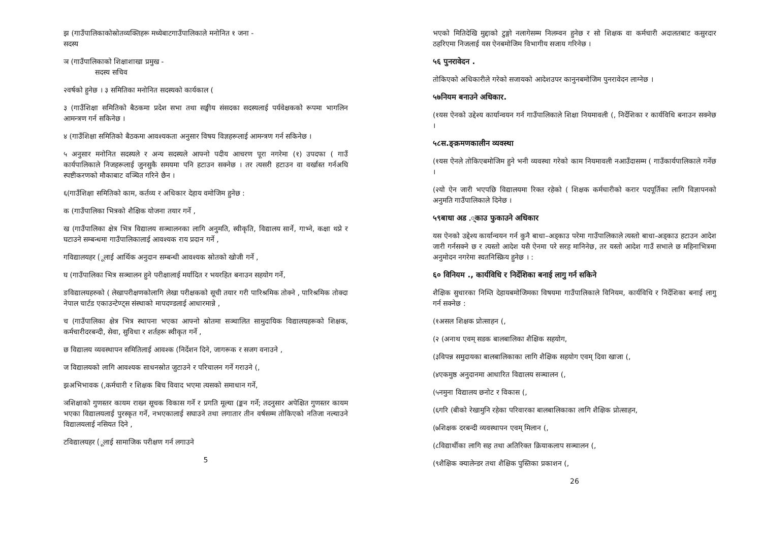झ (गाउँपालिकाकोस्रोतव्यक्तिहरू मध्येबाटगाउँपालिकाले मनोनित १ जना -
सदस्य
ञ (गाउँपालिकाको शिक्षाशाखा प्रमुख -
सदस्य सचिव
२वर्षको हुनेछ । ३ समितिका मनोनित सदस्यको कार्यकाल (
३ (गाउँशिक्षा समितिको बैठकमा प्रदेश सभा तथा सङ्घीय संसदका सदस्यलाई पर्यवेक्षकको रूपमा भागलिन आमन्त्रण गर्न सकिनेछ ।
४ (गाउँशिक्षा समितिको बैठकमा आवश्यकता अनुसार विषय विज्ञहरूलाई आमन्त्रण गर्न सकिनेछ ।
५ अनुसार मनोनित सदस्यले र अन्य सदस्यले आफ्नो पदीय आचरण पूरा नगरेमा (१) उपदफा ( गाउँ कार्यपालिकाले निजहरूलाई जुनसुकै समयमा पनि हटाउन सक्नेछ । तर त्यसरी हटाउन वा वर्खास्त गर्नअघि स्पष्टीकरणको मौकाबाट वञ्चित गरिने छैन ।
६(गाउँशिक्षा समितिको काम, कर्तव्य र अधिकार देहाय वमोजिम हुनेछ :
क (गाउँपालिका भित्रको शैक्षिक योजना तयार गर्ने ,
ख (गाउँपालिका क्षेत्र भित्र विद्यालय सञ्चालनका लागि अनुमति, स्वीकृति, विद्यालय सार्ने, गाभ्ने, कक्षा थप्ने र घटाउने सम्बन्धमा गाउँपालिकालाई आवश्यक राय प्रदान गर्ने ,
गविद्यालयहर (ूलाई आर्थिक अनुदान सम्बन्धी आवश्यक स्रोतको खोजी गर्ने ,
घ (गाउँपालिका भित्र सञ्चालन हुने परीक्षालाई मर्यादित र भयरहित बनाउन सहयोग गर्ने,
ङविद्यालयहरुको ( लेखापरीक्षणकोलागि लेखा परीक्षकको सूची तयार गरी पारिश्रमिक तोक्ने , पारिश्रमिक तोक्दा नेपाल चार्टड एकाउन्टेण्ट्स संस्थाको मापदण्डलाई आधारमान्ने ,
च (गाउँपालिका क्षेत्र भित्र स्थापना भएका आफ्नो स्रोतमा सञ्चालित सामुदायिक विद्यालयहरूको शिक्षक, कर्मचारीदरबन्दी, सेवा, सुविधा र शर्तहरू स्वीकृत गर्ने ,
छ विद्यालय व्यवस्थापन समितिलाई आवश्क (निर्देशन दिने, जागरूक र सजग वनाउने ,
ज विद्यालयको लागि आवश्यक साधनस्रोत जुटाउने र परिचालन गर्ने गराउने (,
झअभिभावक (,कर्मचारी र शिक्षक बिच विवाद भएमा त्यसको समाधान गर्ने,
ञशिक्षाको गुणस्तर कायम राख्न सूचक विकास गर्ने र प्रगति मूल्या (ङ्कन गर्ने; तदनुसार अपेक्षित गुणस्तर कायम भएका विद्यालयलाई पुरस्कृत गर्ने, नभएकालाई सघाउने तथा लगातार तीन वर्षसम्म तोकिएको नतिजा नल्याउने विद्यालयलाई नसियत दिने ,
टविद्यालयहर (ूलाई सामाजिक परीक्षण गर्न लगाउने
5
भएको मितिदेखि मुद्दाको टुङ्गो नलागेसम्म निलम्वन हुनेछ र सो शिक्षक वा कर्मचारी अदालतबाट कसुरदार ठहरिएमा निजलाई यस ऐनबमोजिम विभागीय सजाय गरिनेछ ।
५६ पुनरावेदन .
तोकिएको अधिकारीले गरेको सजायको आदेशउपर कानुनबमोजिम पुनरावेदन लाग्नेछ ।
५७नियम बनाउने अधिकार.
(१यस ऐनको उद्देश्य कार्यान्वयन गर्न गाउँपालिकाले शिक्षा नियमावली (, निर्देशिका र कार्यविधि बनाउन सक्नेछ ।
५८स.ङ्क्रमणकालीन व्यवस्था
(१यस ऐनले तोकिएबमोजिम हुने भनी व्यवस्था गरेको काम नियमावली नआउँदासम्म ( गाउँकार्यपालिकाले गर्नेछ ।
(२यो ऐन जारी भएपछि विद्यालयमा रिक्त रहेको ( शिक्षक कर्मचारीको करार पदपूर्तिका लागि विज्ञापनको अनुमति गाउँपालिकाले दिनेछ ।
५९बाधा अड .्काउ फुकाउने अधिकार
यस ऐनको उद्देश्य कार्यान्वयन गर्न कुनै बाधा–अड्काउ परेमा गाउँपालिकाले त्यस्तो बाधा-अड्काउ हटाउन आदेश जारी गर्नसक्ने छ र त्यस्तो आदेश यसै ऐनमा परे सरह मानिनेछ, तर यस्तो आदेश गाउँ सभाले छ महिनाभित्रमा अनुमोदन नगरेमा स्वतनिस्क्रिय हुनेछ । :
६० विनियम ., कार्यविधि र निर्देशिका बनाई लागु गर्न सकिने
शैक्षिक सुधारका निम्ति देहायबमोजिमका विषयमा गाउँपालिकाले विनियम, कार्यविधि र निर्देशिका बनाई लागु गर्न सक्नेछ :
(१असल शिक्षक प्रोत्साहन (,
(२ (अनाथ एवम् सडक बालबालिका शैक्षिक सहयोग,
(३विपन्न समुदायका बालबालिकाका लागि शैक्षिक सहयोग एवम् दिवा खाजा (,
(४एकमुष्ठ अनुदानमा आधारित विद्यालय सञ्चालन (,
(५नमुना विद्यालय छनोट र विकास (,
(६गरि (बीको रेखामुनि रहेका परिवारका बालबालिकाका लागि शैक्षिक प्रोत्साहन,
(७शिक्षक दरबन्दी व्यवस्थापन एवम् मिलान (,
(८विद्यार्थीका लागि सह तथा अतिरिक्त क्रियाकलाप सञ्चालन (,
(९शैक्षिक क्यालेन्डर तथा शैक्षिक पुस्तिका प्रकाशन (,
26